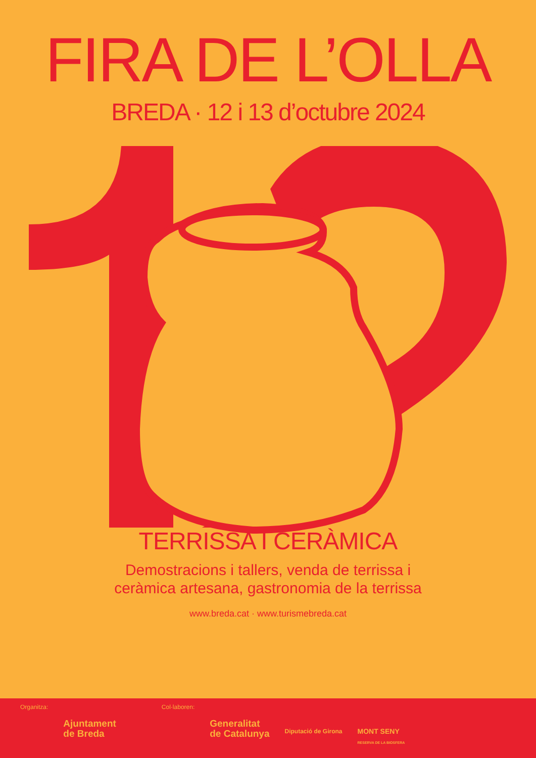FIRA DE L’OLLA
BREDA · 12 i 13 d’octubre 2024
TERRISSA I CERÀMICA
Demostracions i tallers, venda de terrissa i
ceràmica artesana, gastronomia de la terrissa
www.breda.cat · www.turismebreda.cat
Organitza:
Ajuntament
de Breda
Col·laboren:
Generalitat
de Catalunya
Diputació de Girona
MONT SENY
RESERVA DE LA BIOSFERA